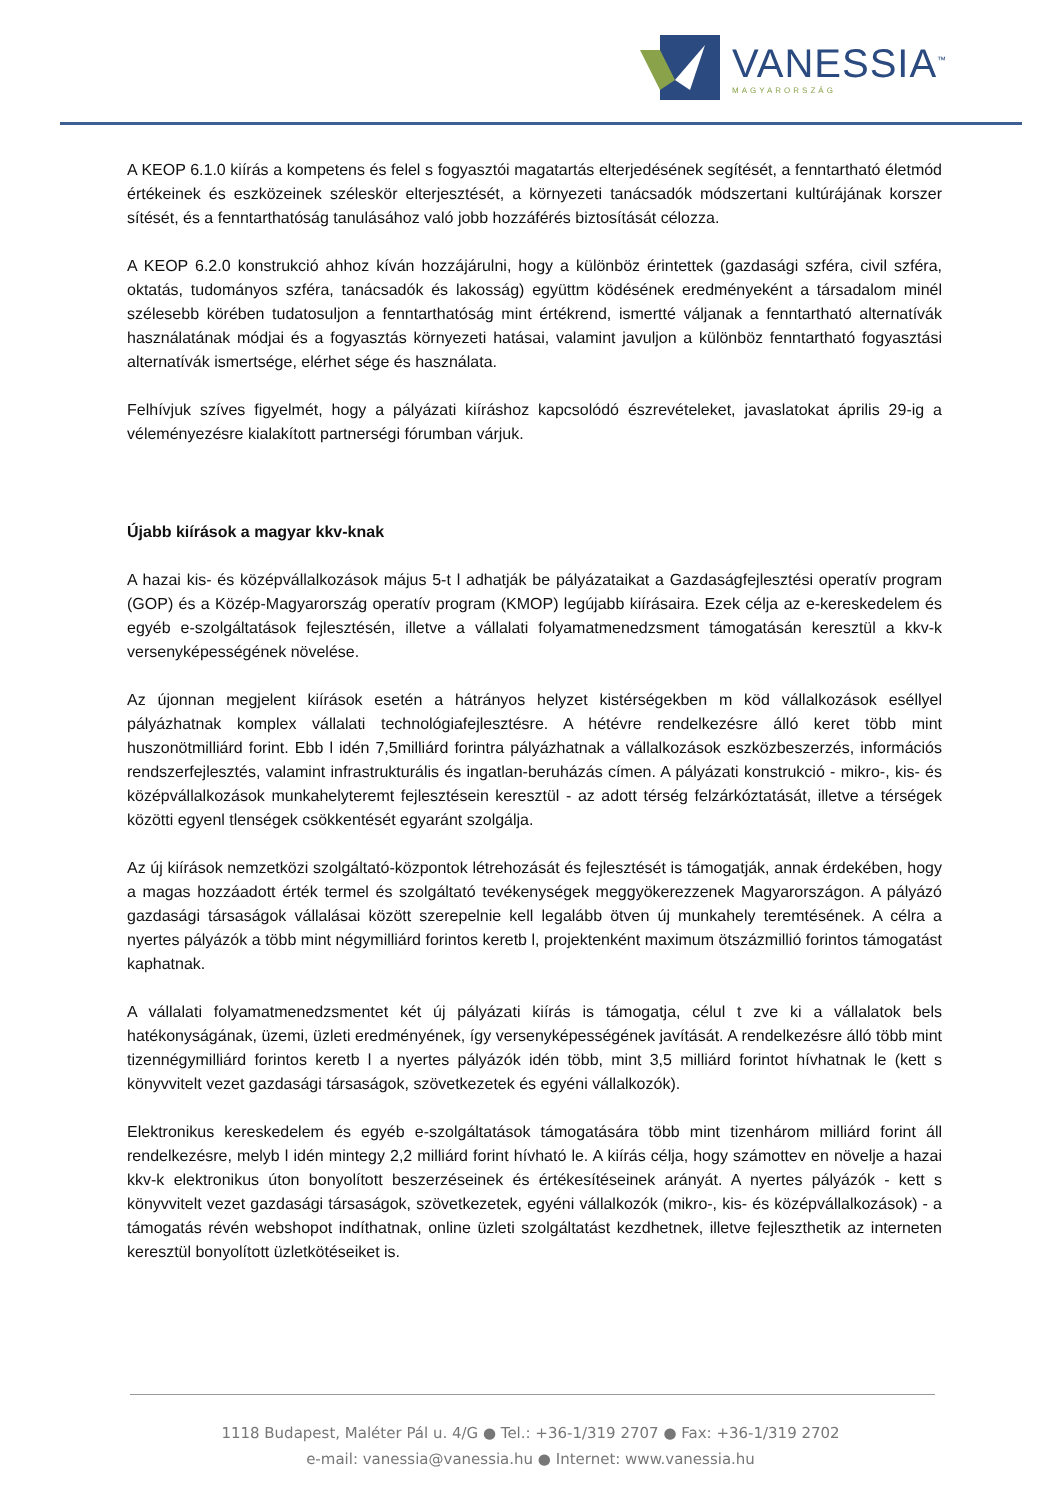VANESSIA<sup>™</sup>
MAGYARORSZÁG
A KEOP 6.1.0 kiírás a kompetens és felel s fogyasztói magatartás elterjedésének segítését, a fenntartható életmód értékeinek és eszközeinek széleskör elterjesztését, a környezeti tanácsadók módszertani kultúrájának korszer sítését, és a fenntarthatóság tanulásához való jobb hozzáférés biztosítását célozza.
A KEOP 6.2.0 konstrukció ahhoz kíván hozzájárulni, hogy a különböz érintettek (gazdasági szféra, civil szféra, oktatás, tudományos szféra, tanácsadók és lakosság) együttm ködésének eredményeként a társadalom minél szélesebb körében tudatosuljon a fenntarthatóság mint értékrend, ismertté váljanak a fenntartható alternatívák használatának módjai és a fogyasztás környezeti hatásai, valamint javuljon a különböz fenntartható fogyasztási alternatívák ismertsége, elérhet sége és használata.
Felhívjuk szíves figyelmét, hogy a pályázati kiíráshoz kapcsolódó észrevételeket, javaslatokat április 29-ig a véleményezésre kialakított partnerségi fórumban várjuk.
Újabb kiírások a magyar kkv-knak
A hazai kis- és középvállalkozások május 5-t l adhatják be pályázataikat a Gazdaságfejlesztési operatív program (GOP) és a Közép-Magyarország operatív program (KMOP) legújabb kiírásaira. Ezek célja az e-kereskedelem és egyéb e-szolgáltatások fejlesztésén, illetve a vállalati folyamatmenedzsment támogatásán keresztül a kkv-k versenyképességének növelése.
Az újonnan megjelent kiírások esetén a hátrányos helyzet kistérségekben m köd vállalkozások eséllyel pályázhatnak komplex vállalati technológiafejlesztésre. A hétévre rendelkezésre álló keret több mint huszonötmilliárd forint. Ebb l idén 7,5milliárd forintra pályázhatnak a vállalkozások eszközbeszerzés, információs rendszerfejlesztés, valamint infrastrukturális és ingatlan-beruházás címen. A pályázati konstrukció - mikro-, kis- és középvállalkozások munkahelyteremt fejlesztésein keresztül - az adott térség felzárkóztatását, illetve a térségek közötti egyenl tlenségek csökkentését egyaránt szolgálja.
Az új kiírások nemzetközi szolgáltató-központok létrehozását és fejlesztését is támogatják, annak érdekében, hogy a magas hozzáadott érték termel és szolgáltató tevékenységek meggyökerezzenek Magyarországon. A pályázó gazdasági társaságok vállalásai között szerepelnie kell legalább ötven új munkahely teremtésének. A célra a nyertes pályázók a több mint négymilliárd forintos keretb l, projektenként maximum ötszázmillió forintos támogatást kaphatnak.
A vállalati folyamatmenedzsmentet két új pályázati kiírás is támogatja, célul t zve ki a vállalatok bels hatékonyságának, üzemi, üzleti eredményének, így versenyképességének javítását. A rendelkezésre álló több mint tizennégymilliárd forintos keretb l a nyertes pályázók idén több, mint 3,5 milliárd forintot hívhatnak le (kett s könyvvitelt vezet gazdasági társaságok, szövetkezetek és egyéni vállalkozók).
Elektronikus kereskedelem és egyéb e-szolgáltatások támogatására több mint tizenhárom milliárd forint áll rendelkezésre, melyb l idén mintegy 2,2 milliárd forint hívható le. A kiírás célja, hogy számottev en növelje a hazai kkv-k elektronikus úton bonyolított beszerzéseinek és értékesítéseinek arányát. A nyertes pályázók - kett s könyvvitelt vezet gazdasági társaságok, szövetkezetek, egyéni vállalkozók (mikro-, kis- és középvállalkozások) - a támogatás révén webshopot indíthatnak, online üzleti szolgáltatást kezdhetnek, illetve fejleszthetik az interneten keresztül bonyolított üzletkötéseiket is.
1118 Budapest, Maléter Pál u. 4/G ● Tel.: +36-1/319 2707 ● Fax: +36-1/319 2702
e-mail: vanessia@vanessia.hu ● Internet: www.vanessia.hu